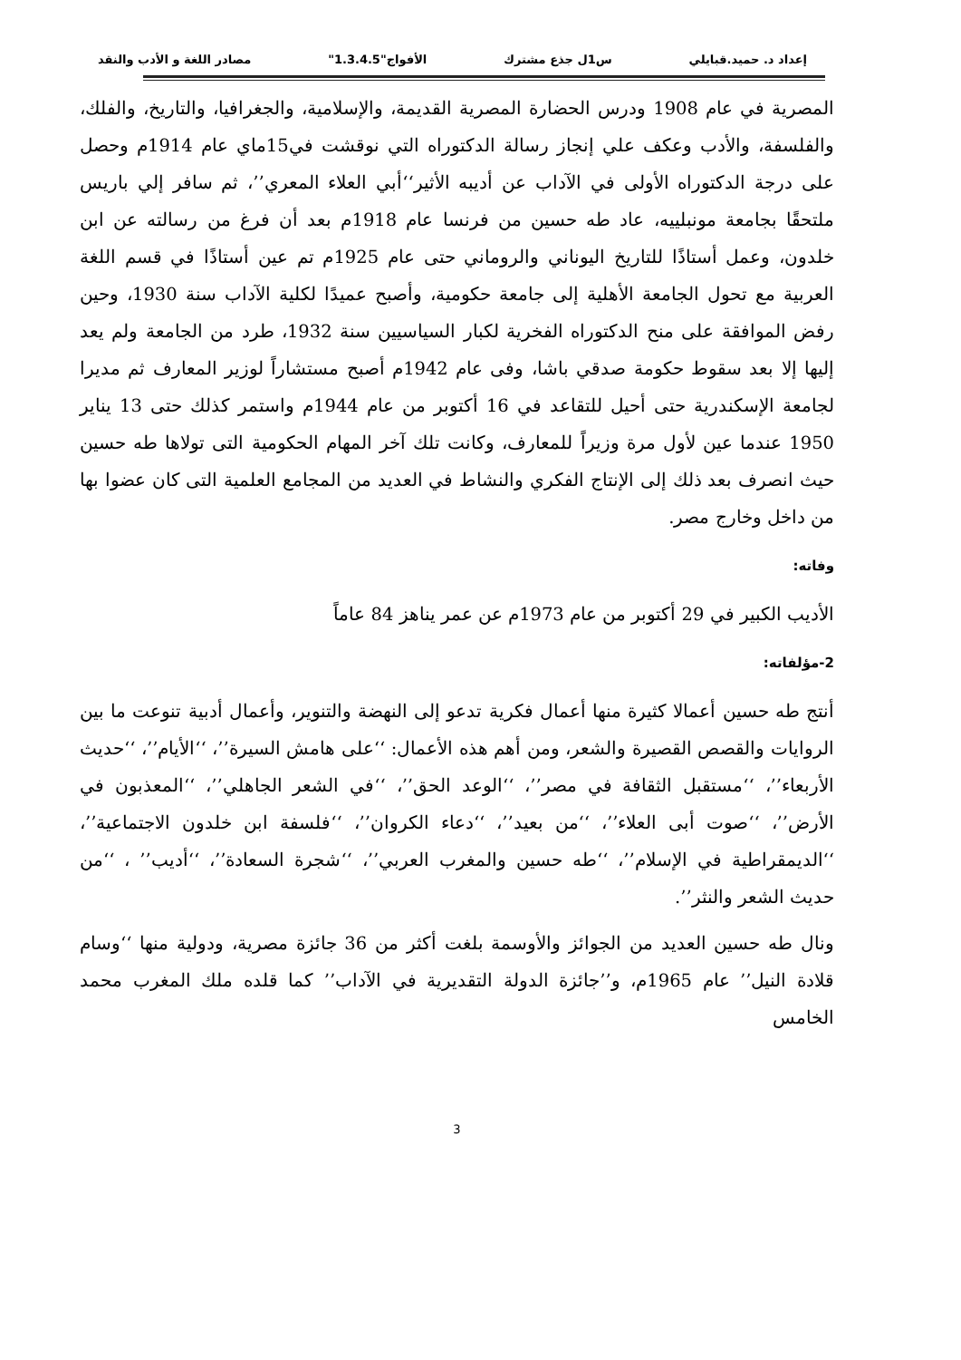إعداد د. حميد.قبايلي س1ل جذع مشترك الأفواج"1.3.4.5" مصادر اللغة و الأدب والنقد
المصرية في عام 1908 ودرس الحضارة المصرية القديمة، والإسلامية، والجغرافيا، والتاريخ، والفلك، والفلسفة، والأدب وعكف علي إنجاز رسالة الدكتوراه التي نوقشت في15ماي عام 1914م وحصل على درجة الدكتوراه الأولى في الآداب عن أديبه الأثير‘‘أبي العلاء المعري’’، ثم سافر إلي باريس ملتحقًا بجامعة مونبلييه، عاد طه حسين من فرنسا عام 1918م بعد أن فرغ من رسالته عن ابن خلدون، وعمل أستاذًا للتاريخ اليوناني والروماني حتى عام 1925م تم عين أستاذًا في قسم اللغة العربية مع تحول الجامعة الأهلية إلى جامعة حكومية، وأصبح عميدًا لكلية الآداب سنة 1930، وحين رفض الموافقة على منح الدكتوراه الفخرية لكبار السياسيين سنة 1932، طرد من الجامعة ولم يعد إليها إلا بعد سقوط حكومة صدقي باشا، وفى عام 1942م أصبح مستشاراً لوزير المعارف ثم مديرا لجامعة الإسكندرية حتى أحيل للتقاعد في 16 أكتوبر من عام 1944م واستمر كذلك حتى 13 يناير 1950 عندما عين لأول مرة وزيراً للمعارف، وكانت تلك آخر المهام الحكومية التى تولاها طه حسين حيث انصرف بعد ذلك إلى الإنتاج الفكري والنشاط في العديد من المجامع العلمية التى كان عضوا بها من داخل وخارج مصر.
وفاته:
الأديب الكبير في 29 أكتوبر من عام 1973م عن عمر يناهز 84 عاماً
2-مؤلفاته:
أنتج طه حسين أعمالا كثيرة منها أعمال فكرية تدعو إلى النهضة والتنوير، وأعمال أدبية تنوعت ما بين الروايات والقصص القصيرة والشعر، ومن أهم هذه الأعمال: ‘‘على هامش السيرة’’، ‘‘الأيام’’، ‘‘حديث الأربعاء’’، ‘‘مستقبل الثقافة في مصر’’، ‘‘الوعد الحق’’، ‘‘في الشعر الجاهلي’’، ‘‘المعذبون في الأرض’’، ‘‘صوت أبى العلاء’’، ‘‘من بعيد’’، ‘‘دعاء الكروان’’، ‘‘فلسفة ابن خلدون الاجتماعية’’، ‘‘الديمقراطية في الإسلام’’، ‘‘طه حسين والمغرب العربي’’، ‘‘شجرة السعادة’’، ‘‘أديب’’ ، ‘‘من حديث الشعر والنثر’’.
ونال طه حسين العديد من الجوائز والأوسمة بلغت أكثر من 36 جائزة مصرية، ودولية منها ‘‘وسام قلادة النيل’’ عام 1965م، و’’جائزة الدولة التقديرية في الآداب’’ كما قلده ملك المغرب محمد الخامس
3